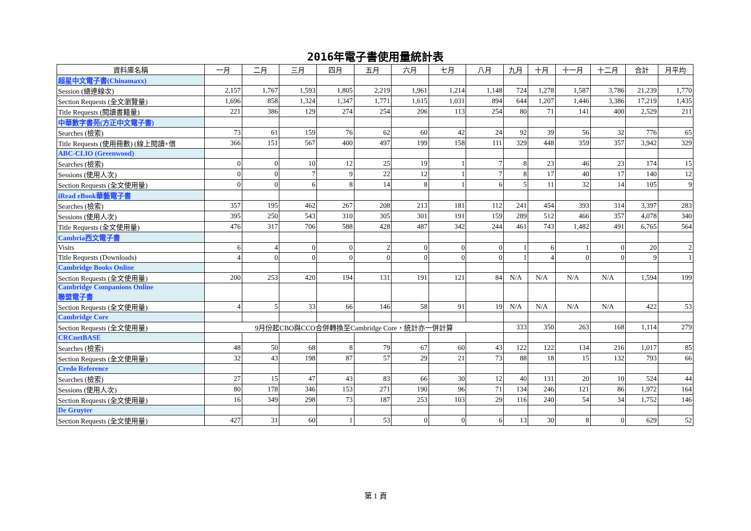2016年電子書使用量統計表
| 資料庫名稱 | 一月 | 二月 | 三月 | 四月 | 五月 | 六月 | 七月 | 八月 | 九月 | 十月 | 十一月 | 十二月 | 合計 | 月平均 |
| --- | --- | --- | --- | --- | --- | --- | --- | --- | --- | --- | --- | --- | --- | --- |
| 超星中文電子書(Chinamaxx) | | | | | | | | | | | | | | |
| Session (總連線次) | 2,157 | 1,767 | 1,593 | 1,805 | 2,219 | 1,961 | 1,214 | 1,148 | 724 | 1,278 | 1,587 | 3,786 | 21,239 | 1,770 |
| Section Requests (全文瀏覽量) | 1,696 | 858 | 1,324 | 1,347 | 1,771 | 1,615 | 1,031 | 894 | 644 | 1,207 | 1,446 | 3,386 | 17,219 | 1,435 |
| Title Requests (閱讀書籍量) | 221 | 386 | 129 | 274 | 254 | 206 | 113 | 254 | 80 | 71 | 141 | 400 | 2,529 | 211 |
| 中華數字書苑(方正中文電子書) | | | | | | | | | | | | | | |
| Searches (檢索) | 73 | 61 | 159 | 76 | 62 | 60 | 42 | 24 | 92 | 39 | 56 | 32 | 776 | 65 |
| Title Requests (使用冊數) (線上閱讀+借 | 366 | 151 | 567 | 400 | 497 | 199 | 158 | 111 | 329 | 448 | 359 | 357 | 3,942 | 329 |
| ABC-CLIO (Greenwood) | | | | | | | | | | | | | | |
| Searches (檢索) | 0 | 0 | 10 | 12 | 25 | 19 | 1 | 7 | 8 | 23 | 46 | 23 | 174 | 15 |
| Sessions (使用人次) | 0 | 0 | 7 | 9 | 22 | 12 | 1 | 7 | 8 | 17 | 40 | 17 | 140 | 12 |
| Section Requests (全文使用量) | 0 | 0 | 6 | 8 | 14 | 8 | 1 | 6 | 5 | 11 | 32 | 14 | 105 | 9 |
| iRead eBook華藝電子書 | | | | | | | | | | | | | | |
| Searches (檢索) | 357 | 195 | 462 | 267 | 208 | 213 | 181 | 112 | 241 | 454 | 393 | 314 | 3,397 | 283 |
| Sessions (使用人次) | 395 | 250 | 543 | 310 | 305 | 301 | 191 | 159 | 289 | 512 | 466 | 357 | 4,078 | 340 |
| Title Requests (全文使用量) | 476 | 317 | 706 | 588 | 428 | 487 | 342 | 244 | 461 | 743 | 1,482 | 491 | 6,765 | 564 |
| Cambria西文電子書 | | | | | | | | | | | | | | |
| Visits | 6 | 4 | 0 | 0 | 2 | 0 | 0 | 0 | 1 | 6 | 1 | 0 | 20 | 2 |
| Title Requests (Downloads) | 4 | 0 | 0 | 0 | 0 | 0 | 0 | 0 | 1 | 4 | 0 | 0 | 9 | 1 |
| Cambridge Books Online | | | | | | | | | | | | | | |
| Section Requests (全文使用量) | 200 | 253 | 420 | 194 | 131 | 191 | 121 | 84 | N/A | N/A | N/A | N/A | 1,594 | 199 |
| Cambridge Companions Online 聯盟電子書 | | | | | | | | | | | | | | |
| Section Requests (全文使用量) | 4 | 5 | 33 | 66 | 146 | 58 | 91 | 19 | N/A | N/A | N/A | N/A | 422 | 53 |
| Cambridge Core | | | | | | | | | | | | | | |
| Section Requests (全文使用量) | 9月份起CBO與CCO合併轉換至Cambridge Core，統計亦一併計算 | | | | | | | | 333 | 350 | 263 | 168 | 1,114 | 279 |
| CRCnetBASE | | | | | | | | | | | | | | |
| Searches (檢索) | 48 | 50 | 68 | 8 | 79 | 67 | 60 | 43 | 122 | 122 | 134 | 216 | 1,017 | 85 |
| Section Requests (全文使用量) | 32 | 43 | 198 | 87 | 57 | 29 | 21 | 73 | 88 | 18 | 15 | 132 | 793 | 66 |
| Credo Reference | | | | | | | | | | | | | | |
| Searches (檢索) | 27 | 15 | 47 | 43 | 83 | 66 | 30 | 12 | 40 | 131 | 20 | 10 | 524 | 44 |
| Sessions (使用人次) | 80 | 178 | 346 | 153 | 271 | 190 | 96 | 71 | 134 | 246 | 121 | 86 | 1,972 | 164 |
| Section Requests (全文使用量) | 16 | 349 | 298 | 73 | 187 | 253 | 103 | 29 | 116 | 240 | 54 | 34 | 1,752 | 146 |
| De Gruyter | | | | | | | | | | | | | | |
| Section Requests (全文使用量) | 427 | 31 | 60 | 1 | 53 | 0 | 0 | 6 | 13 | 30 | 8 | 0 | 629 | 52 |
第 1 頁